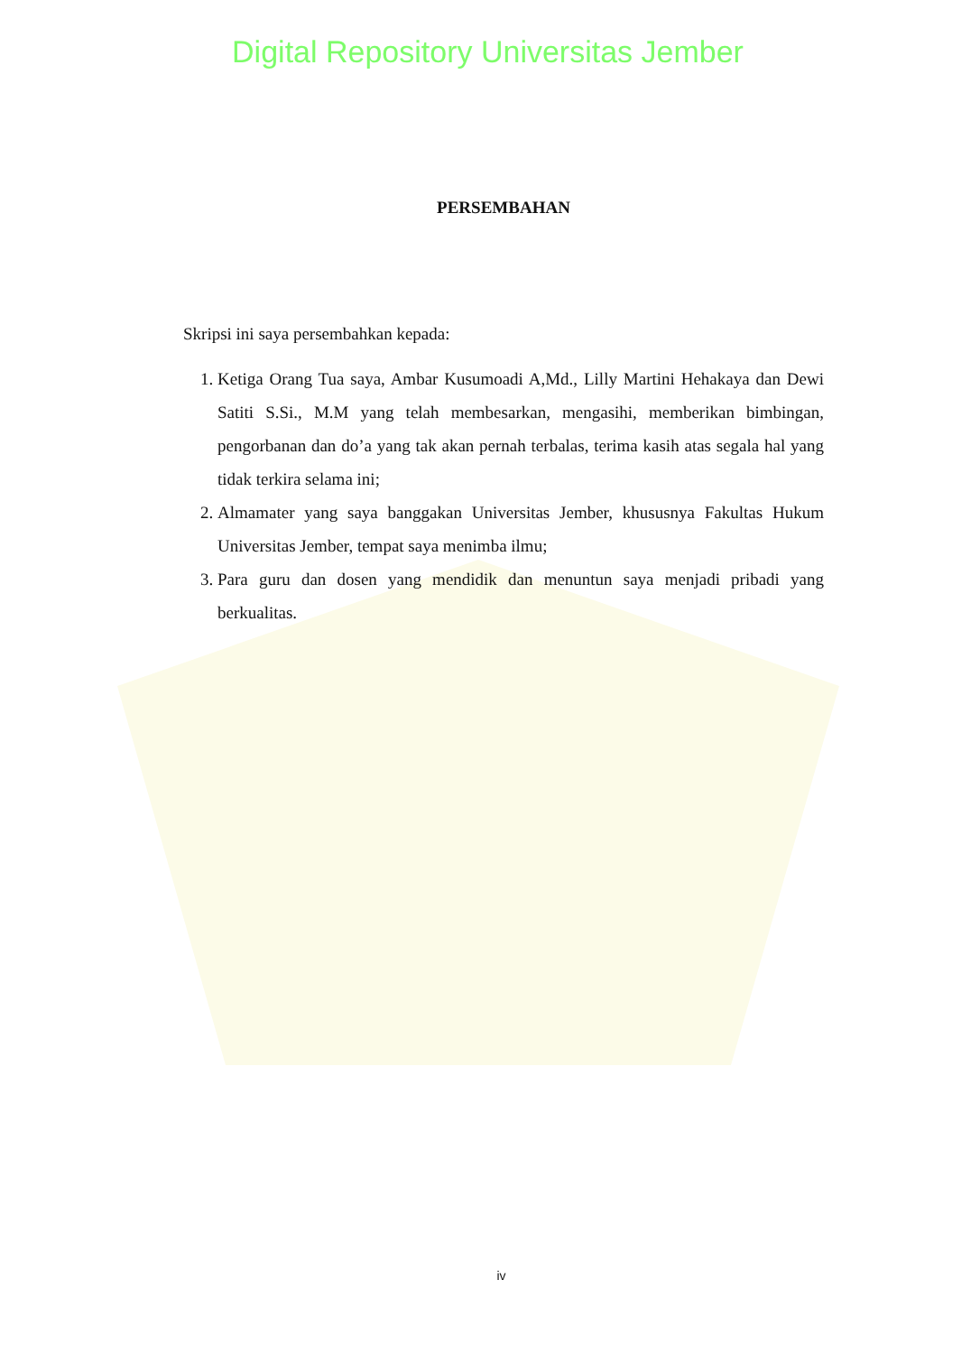Digital Repository Universitas Jember
PERSEMBAHAN
Skripsi ini saya persembahkan kepada:
1. Ketiga Orang Tua saya, Ambar Kusumoadi A,Md., Lilly Martini Hehakaya dan Dewi Satiti S.Si., M.M yang telah membesarkan, mengasihi, memberikan bimbingan, pengorbanan dan do’a yang tak akan pernah terbalas, terima kasih atas segala hal yang tidak terkira selama ini;
2. Almamater yang saya banggakan Universitas Jember, khususnya Fakultas Hukum Universitas Jember, tempat saya menimba ilmu;
3. Para guru dan dosen yang mendidik dan menuntun saya menjadi pribadi yang berkualitas.
iv